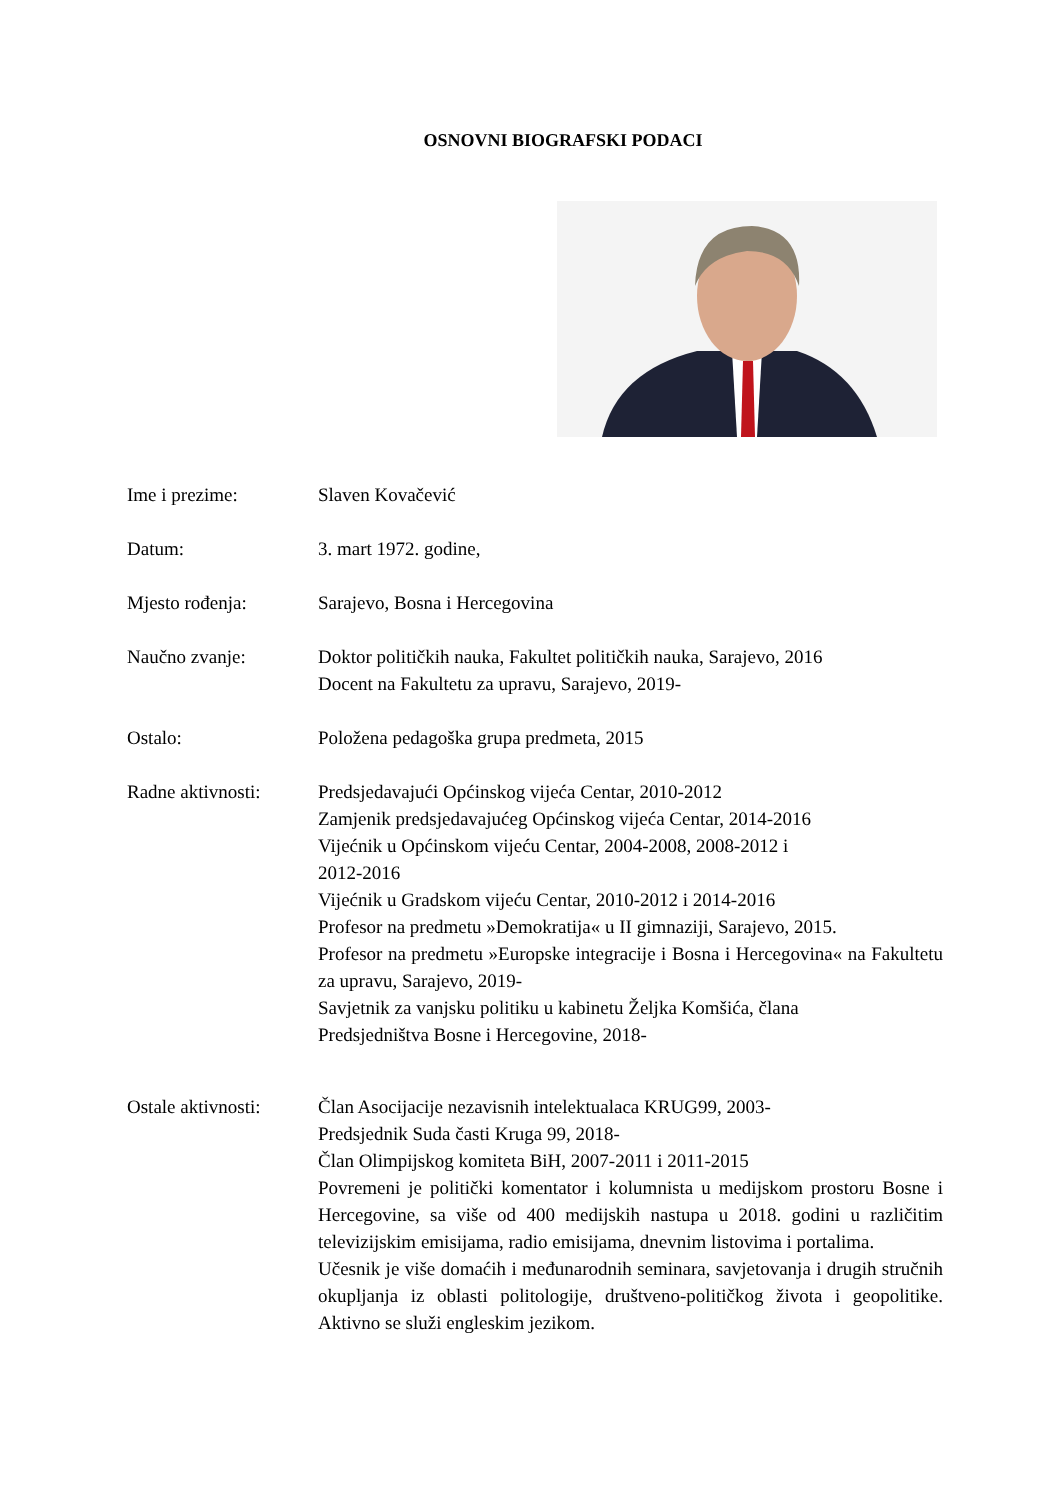OSNOVNI BIOGRAFSKI PODACI
Ime i prezime: Slaven Kovačević
Datum: 3. mart 1972. godine,
Mjesto rođenja: Sarajevo, Bosna i Hercegovina
Naučno zvanje: Doktor političkih nauka, Fakultet političkih nauka, Sarajevo, 2016
Docent na Fakultetu za upravu, Sarajevo, 2019-
Ostalo: Položena pedagoška grupa predmeta, 2015
Radne aktivnosti:
Predsjedavajući Općinskog vijeća Centar, 2010-2012
Zamjenik predsjedavajućeg Općinskog vijeća Centar, 2014-2016
Vijećnik u Općinskom vijeću Centar, 2004-2008, 2008-2012 i
2012-2016
Vijećnik u Gradskom vijeću Centar, 2010-2012 i 2014-2016
Profesor na predmetu »Demokratija« u II gimnaziji, Sarajevo, 2015.
Profesor na predmetu »Europske integracije i Bosna i Hercegovina« na Fakultetu za upravu, Sarajevo, 2019-
Savjetnik za vanjsku politiku u kabinetu Željka Komšića, člana
Predsjedništva Bosne i Hercegovine, 2018-
Ostale aktivnosti:
Član Asocijacije nezavisnih intelektualaca KRUG99, 2003-
Predsjednik Suda časti Kruga 99, 2018-
Član Olimpijskog komiteta BiH, 2007-2011 i 2011-2015
Povremeni je politički komentator i kolumnista u medijskom prostoru Bosne i Hercegovine, sa više od 400 medijskih nastupa u 2018. godini u različitim televizijskim emisijama, radio emisijama, dnevnim listovima i portalima.
Učesnik je više domaćih i međunarodnih seminara, savjetovanja i drugih stručnih okupljanja iz oblasti politologije, društveno-političkog života i geopolitike. Aktivno se služi engleskim jezikom.